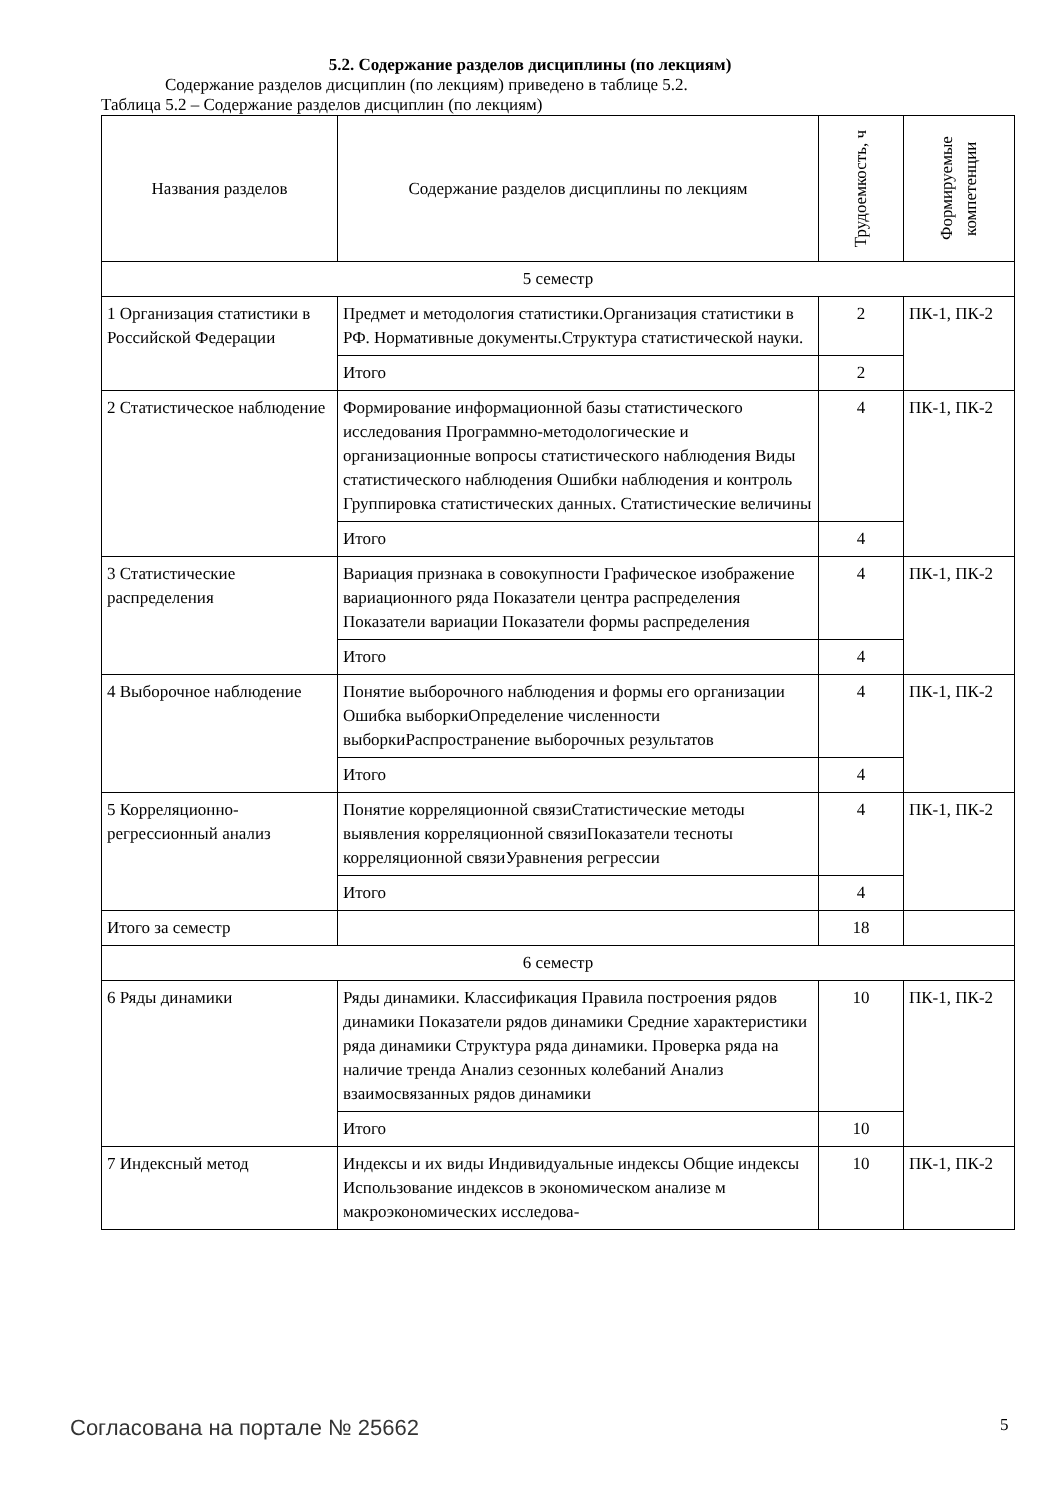5.2. Содержание разделов дисциплины (по лекциям)
Содержание разделов дисциплин (по лекциям) приведено в таблице 5.2.
Таблица 5.2 – Содержание разделов дисциплин (по лекциям)
| Названия разделов | Содержание разделов дисциплины по лекциям | Трудоемкость, ч | Формируемые компетенции |
| --- | --- | --- | --- |
| 5 семестр | | | |
| 1 Организация статистики в Российской Федерации | Предмет и методология статистики.Организация статистики в РФ. Нормативные документы.Структура статистической науки. | 2 | ПК-1, ПК-2 |
| | Итого | 2 | |
| 2 Статистическое наблюдение | Формирование информационной базы статистического исследования Программно-методологические и организационные вопросы статистического наблюдения Виды статистического наблюдения Ошибки наблюдения и контроль Группировка статистических данных. Статистические величины | 4 | ПК-1, ПК-2 |
| | Итого | 4 | |
| 3 Статистические распределения | Вариация признака в совокупности Графическое изображение вариационного ряда Показатели центра распределения Показатели вариации Показатели формы распределения | 4 | ПК-1, ПК-2 |
| | Итого | 4 | |
| 4 Выборочное наблюдение | Понятие выборочного наблюдения и формы его организации Ошибка выборкиОпределение численности выборкиРаспространение выборочных результатов | 4 | ПК-1, ПК-2 |
| | Итого | 4 | |
| 5 Корреляционно-регрессионный анализ | Понятие корреляционной связиСтатистические методы выявления корреляционной связиПоказатели тесноты корреляционной связиУравнения регрессии | 4 | ПК-1, ПК-2 |
| | Итого | 4 | |
| Итого за семестр | | 18 | |
| 6 семестр | | | |
| 6 Ряды динамики | Ряды динамики. Классификация Правила построения рядов динамики Показатели рядов динамики Средние характеристики ряда динамики Структура ряда динамики. Проверка ряда на наличие тренда Анализ сезонных колебаний Анализ взаимосвязанных рядов динамики | 10 | ПК-1, ПК-2 |
| | Итого | 10 | |
| 7 Индексный метод | Индексы и их виды Индивидуальные индексы Общие индексы Использование индексов в экономическом анализе м макроэкономических исследова- | 10 | ПК-1, ПК-2 |
Согласована на портале № 25662 5